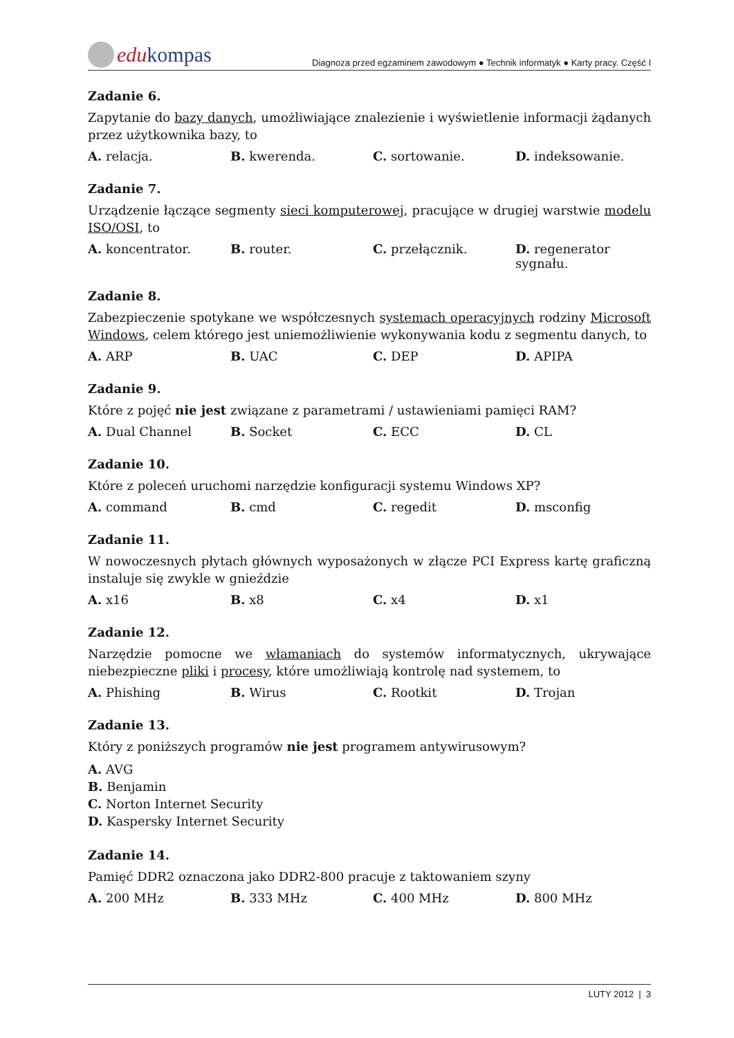edu kompas
Diagnoza przed egzaminem zawodowym ● Technik informatyk ● Karty pracy. Część I
Zadanie 6.
Zapytanie do bazy danych, umożliwiające znalezienie i wyświetlenie informacji żądanych przez użytkownika bazy, to
A. relacja. B. kwerenda. C. sortowanie. D. indeksowanie.
Zadanie 7.
Urządzenie łączące segmenty sieci komputerowej, pracujące w drugiej warstwie modelu ISO/OSI, to
A. koncentrator. B. router. C. przełącznik. D. regenerator sygnału.
Zadanie 8.
Zabezpieczenie spotykane we współczesnych systemach operacyjnych rodziny Microsoft Windows, celem którego jest uniemożliwienie wykonywania kodu z segmentu danych, to
A. ARP B. UAC C. DEP D. APIPA
Zadanie 9.
Które z pojęć nie jest związane z parametrami / ustawieniami pamięci RAM?
A. Dual Channel B. Socket C. ECC D. CL
Zadanie 10.
Które z poleceń uruchomi narzędzie konfiguracji systemu Windows XP?
A. command B. cmd C. regedit D. msconfig
Zadanie 11.
W nowoczesnych płytach głównych wyposażonych w złącze PCI Express kartę graficzną instaluje się zwykle w gnieździe
A. x16 B. x8 C. x4 D. x1
Zadanie 12.
Narzędzie pomocne we włamaniach do systemów informatycznych, ukrywające niebezpieczne pliki i procesy, które umożliwiają kontrolę nad systemem, to
A. Phishing B. Wirus C. Rootkit D. Trojan
Zadanie 13.
Który z poniższych programów nie jest programem antywirusowym?
A. AVG
B. Benjamin
C. Norton Internet Security
D. Kaspersky Internet Security
Zadanie 14.
Pamięć DDR2 oznaczona jako DDR2-800 pracuje z taktowaniem szyny
A. 200 MHz B. 333 MHz C. 400 MHz D. 800 MHz
LUTY 2012 | 3